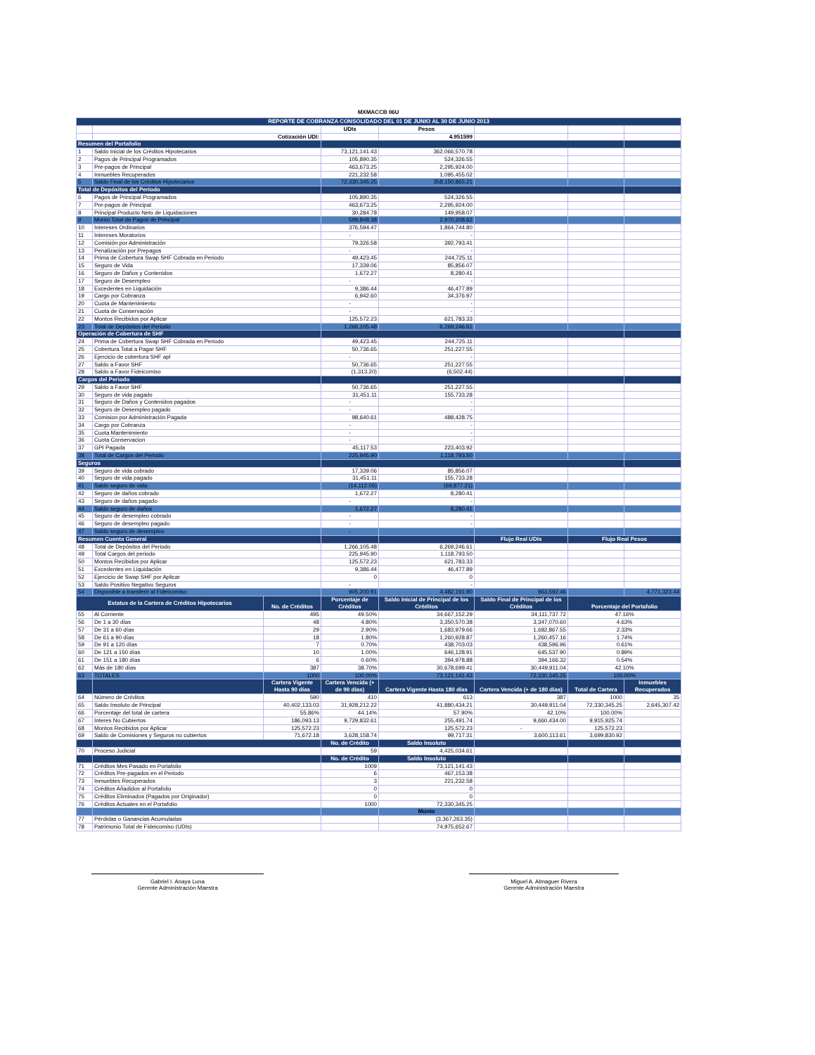MXMACCB 06U
| REPORTE DE COBRANZA CONSOLIDADO DEL 01 DE JUNIO AL 30 DE JUNIO 2013 | | | | | | | |
| --- | --- | --- | --- | --- | --- | --- | --- |
| | | | UDIs | Pesos | | | |
| | Cotización UDI: | | | 4.951599 | | | |
| Resumen del Portafolio | | | | | | | |
| 1 | Saldo Inicial de los Créditos Hipotecarios | | 73,121,141.43 | 362,066,570.78 | | | |
| 2 | Pagos de Principal Programados | | 105,890.35 | 524,326.55 | | | |
| 3 | Pre-pagos de Principal | | 463,673.25 | 2,295,924.00 | | | |
| 4 | Inmuebles Recuperados | | 221,232.58 | 1,095,455.02 | | | |
| 5 | Saldo Final de los Créditos Hipotecarios | | 72,330,345.25 | 358,150,865.21 | | | |
| Total de Depósitos del Periodo | | | | | | | |
| 6 | Pagos de Principal Programados | | 105,890.35 | 524,326.55 | | | |
| 7 | Pre-pagos de Principal | | 463,673.25 | 2,295,924.00 | | | |
| 8 | Principal Producto Neto de Liquidaciones | | 30,284.78 | 149,958.07 | | | |
| 9 | Monto Total de Pagos de Principal | | 599,848.38 | 2,970,208.62 | | | |
| 10 | Intereses Ordinarios | | 376,594.47 | 1,864,744.80 | | | |
| 11 | Intereses Moratorios | | - | - | | | |
| 12 | Comisión por Administración | | 79,326.58 | 392,793.41 | | | |
| 13 | Penalización por Prepagos | | - | - | | | |
| 14 | Prima de Cobertura Swap SHF Cobrada en Periodo | | 49,423.45 | 244,725.11 | | | |
| 15 | Seguro de Vida | | 17,339.06 | 85,856.07 | | | |
| 16 | Seguro de Daños y Contenidos | | 1,672.27 | 8,280.41 | | | |
| 17 | Seguro de Desempleo | | - | - | | | |
| 18 | Excedentes en Liquidación | | 9,386.44 | 46,477.89 | | | |
| 19 | Cargo por Cobranza | | 6,942.60 | 34,376.97 | | | |
| 20 | Cuota de Mantenimiento | | - | - | | | |
| 21 | Cuota de Conservación | | - | - | | | |
| 22 | Montos Recibidos por Aplicar | | 125,572.23 | 621,783.33 | | | |
| 23 | Total de Depósitos del Periodo | | 1,266,105.48 | 6,269,246.61 | | | |
| Operación de Cobertura de SHF | | | | | | | |
| 24 | Prima de Cobertura Swap SHF Cobrada en Periodo | | 49,423.45 | 244,725.11 | | | |
| 25 | Cobertura Total a Pagar SHF | | 50,736.65 | 251,227.55 | | | |
| 26 | Ejercicio de cobertura SHF apl | | - | - | | | |
| 27 | Saldo a Favor SHF | | 50,736.65 | 251,227.55 | | | |
| 28 | Saldo a Favor Fideicomiso | | (1,313.20) | (6,502.44) | | | |
| Cargos del Periodo | | | | | | | |
| 29 | Saldo a Favor SHF | | 50,736.65 | 251,227.55 | | | |
| 30 | Seguro de vida pagado | | 31,451.11 | 155,733.28 | | | |
| 31 | Seguro de Daños y Contenidos pagados | | - | - | | | |
| 32 | Seguro de Desempleo pagado | | - | - | | | |
| 33 | Comision por Administración Pagada | | 98,640.61 | 488,428.75 | | | |
| 34 | Cargo por Cobranza | | - | - | | | |
| 35 | Cuota Mantenimiento | | - | - | | | |
| 36 | Cuota Conservacion | | - | - | | | |
| 37 | GPI Pagada | | 45,117.53 | 223,403.92 | | | |
| 38 | Total de Cargos del Periodo | | 225,945.90 | 1,118,793.50 | | | |
| Seguros | | | | | | | |
| 39 | Seguro de vida cobrado | | 17,339.06 | 85,856.07 | | | |
| 40 | Seguro de vida pagado | | 31,451.11 | 155,733.28 | | | |
| 41 | Saldo seguro de vida | | (14,112.05) | (69,877.21) | | | |
| 42 | Seguro de daños cobrado | | 1,672.27 | 8,280.41 | | | |
| 43 | Seguro de daños pagado | | - | - | | | |
| 44 | Saldo seguro de daños | | 1,672.27 | 8,280.41 | | | |
| 45 | Seguro de desempleo cobrado | | - | - | | | |
| 46 | Seguro de desempleo pagado | | - | - | | | |
| 47 | Saldo seguro de desempleo | | - | - | | | |
| Resumen Cuenta General | | | | | Flujo Real UDIs | Flujo Real Pesos | |
| 48 | Total de Depósitos del Periodo | | 1,266,105.48 | 6,269,246.61 | | | |
| 49 | Total Cargos del periodo | | 225,945.90 | 1,118,793.50 | | | |
| 50 | Montos Recibidos por Aplicar | | 125,572.23 | 621,783.33 | | | |
| 51 | Excedentes en Liquidación | | 9,386.44 | 46,477.89 | | | |
| 52 | Ejercicio de Swap SHF por Aplicar | | 0 | 0 | | | |
| 53 | Saldo Positivo Negativo Seguros | | - | - | | | |
| 54 | Disponible a transferir al Fideicomiso | | 905,200.91 | 4,482,191.90 | 963,592.46 | | 4,771,323.44 |
| Estatus de la Cartera de Créditos Hipotecarios | | No. de Créditos | Porcentaje de Créditos | Saldo Inicial de Principal de los Créditos | Saldo Final de Principal de los Créditos | Porcentaje del Portafolio | |
| 55 | Al Corriente | 495 | 49.50% | 34,667,152.29 | 34,111,737.72 | 47.16% | |
| 56 | De 1 a 30 días | 48 | 4.80% | 3,350,570.38 | 3,347,070.60 | 4.63% | |
| 57 | De 31 a 60 días | 29 | 2.90% | 1,683,979.66 | 1,682,867.55 | 2.33% | |
| 58 | De 61 a 90 días | 18 | 1.80% | 1,260,928.87 | 1,260,457.16 | 1.74% | |
| 59 | De 91 a 120 días | 7 | 0.70% | 438,703.03 | 438,596.96 | 0.61% | |
| 60 | De 121 a 150 días | 10 | 1.00% | 646,128.91 | 645,537.90 | 0.89% | |
| 61 | De 151 a 180 días | 6 | 0.60% | 394,978.88 | 394,166.32 | 0.54% | |
| 62 | Más de 180 días | 387 | 38.70% | 30,678,699.41 | 30,449,911.04 | 42.10% | |
| 63 | TOTALES | 1000 | 100.00% | 73,121,141.43 | 72,330,345.25 | 100.00% | |
| | | Cartera Vigente Hasta 90 días | Cartera Vencida (+ de 90 días) | Cartera Vigente Hasta 180 días | Cartera Vencida (+ de 180 días) | Total de Cartera | Inmuebles Recuperados |
| 64 | Número de Créditos | 590 | 410 | 613 | 387 | 1000 | 35 |
| 65 | Saldo Insoluto de Principal | 40,402,133.03 | 31,928,212.22 | 41,880,434.21 | 30,449,911.04 | 72,330,345.25 | 2,645,307.42 |
| 66 | Porcentaje del total de cartera | 55.86% | 44.14% | 57.90% | 42.10% | 100.00% | |
| 67 | Interes No Cubiertos | 186,093.13 | 9,729,832.61 | 255,491.74 | 9,660,434.00 | 9,915,925.74 | |
| 68 | Montos Recibidos por Aplicar | 125,572.23 | - | 125,572.23 | - | 125,572.23 | |
| 69 | Saldo de Comisiones y Seguros no cubiertos | 71,672.18 | 3,628,158.74 | 99,717.31 | 3,600,113.61 | 3,699,830.92 | |
| | | | No. de Crédito | Saldo Insoluto | | | |
| 70 | Proceso Judicial | | 59 | 4,425,034.61 | | | |
| | | | No. de Crédito | Saldo Insoluto | | | |
| 71 | Créditos Mes Pasado en Portafolio | | 1009 | 73,121,141.43 | | | |
| 72 | Créditos Pre-pagados en el Periodo | | 6 | 467,153.38 | | | |
| 73 | Inmuebles Recuperados | | 3 | 221,232.58 | | | |
| 74 | Créditos Añadidos al Portafolio | | 0 | 0 | | | |
| 75 | Créditos Eliminados (Pagados por Originador) | | 0 | 0 | | | |
| 76 | Créditos Actuales en el Portafolio | | 1000 | 72,330,345.25 | | | |
| | | | | Monto | | | |
| 77 | Pérdidas o Ganancias Acumuladas | | | (3,367,263.35) | | | |
| 78 | Patrimonio Total de Fideicomiso (UDIs) | | | 74,975,652.67 | | | |
Gabriel I. Anaya Luna
Gerente Administración Maestra
Miguel A. Almaguer Rivera
Gerente Administración Maestra